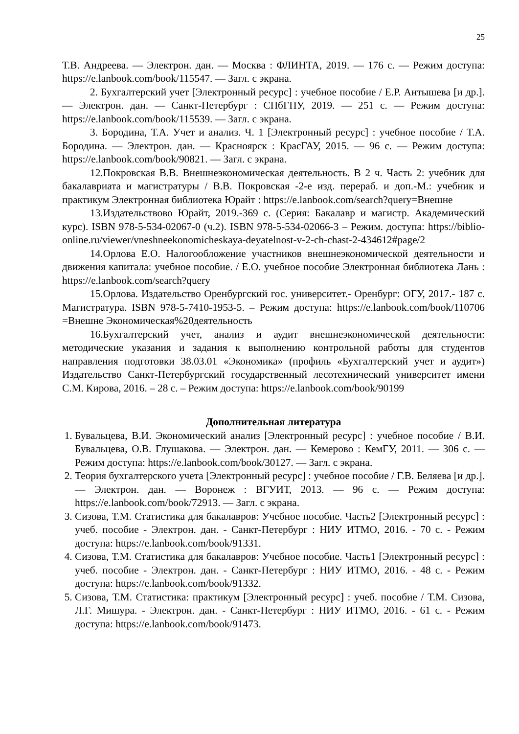25
Т.В. Андреева. — Электрон. дан. — Москва : ФЛИНТА, 2019. — 176 с. — Режим доступа: https://e.lanbook.com/book/115547. — Загл. с экрана.
2. Бухгалтерский учет [Электронный ресурс] : учебное пособие / Е.Р. Антышева [и др.]. — Электрон. дан. — Санкт-Петербург : СПбГПУ, 2019. — 251 с. — Режим доступа: https://e.lanbook.com/book/115539. — Загл. с экрана.
3. Бородина, Т.А. Учет и анализ. Ч. 1 [Электронный ресурс] : учебное пособие / Т.А. Бородина. — Электрон. дан. — Красноярск : КрасГАУ, 2015. — 96 с. — Режим доступа: https://e.lanbook.com/book/90821. — Загл. с экрана.
12.Покровская В.В. Внешнеэкономическая деятельность. В 2 ч. Часть 2: учебник для бакалавриата и магистратуры / В.В. Покровская -2-е изд. перераб. и доп.-М.: учебник и практикум Электронная библиотека Юрайт : https://e.lanbook.com/search?query=Внешне
13.Издательствово Юрайт, 2019.-369 с. (Серия: Бакалавр и магистр. Академический курс). ISBN 978-5-534-02067-0 (ч.2). ISBN 978-5-534-02066-3 – Режим. доступа: https://biblio-online.ru/viewer/vneshneekonomicheskaya-deyatelnost-v-2-ch-chast-2-434612#page/2
14.Орлова Е.О. Налогообложение участников внешнеэкономической деятельности и движения капитала: учебное пособие. / Е.О. учебное пособие Электронная библиотека Лань : https://e.lanbook.com/search?query
15.Орлова. Издательство Оренбургский гос. университет.- Оренбург: ОГУ, 2017.- 187 с. Магистратура. ISBN 978-5-7410-1953-5. – Режим доступа: https://e.lanbook.com/book/110706 =Внешне Экономическая%20деятельность
16.Бухгалтерский учет, анализ и аудит внешнеэкономической деятельности: методические указания и задания к выполнению контрольной работы для студентов направления подготовки 38.03.01 «Экономика» (профиль «Бухгалтерский учет и аудит») Издательство Санкт-Петербургский государственный лесотехнический университет имени С.М. Кирова, 2016. – 28 с. – Режим доступа: https://e.lanbook.com/book/90199
Дополнительная литература
1. Бувальцева, В.И. Экономический анализ [Электронный ресурс] : учебное пособие / В.И. Бувальцева, О.В. Глушакова. — Электрон. дан. — Кемерово : КемГУ, 2011. — 306 с. — Режим доступа: https://e.lanbook.com/book/30127. — Загл. с экрана.
2. Теория бухгалтерского учета [Электронный ресурс] : учебное пособие / Г.В. Беляева [и др.]. — Электрон. дан. — Воронеж : ВГУИТ, 2013. — 96 с. — Режим доступа: https://e.lanbook.com/book/72913. — Загл. с экрана.
3. Сизова, Т.М. Статистика для бакалавров: Учебное пособие. Часть2 [Электронный ресурс] : учеб. пособие - Электрон. дан. - Санкт-Петербург : НИУ ИТМО, 2016. - 70 с. - Режим доступа: https://e.lanbook.com/book/91331.
4. Сизова, Т.М. Статистика для бакалавров: Учебное пособие. Часть1 [Электронный ресурс] : учеб. пособие - Электрон. дан. - Санкт-Петербург : НИУ ИТМО, 2016. - 48 с. - Режим доступа: https://e.lanbook.com/book/91332.
5. Сизова, Т.М. Статистика: практикум [Электронный ресурс] : учеб. пособие / Т.М. Сизова, Л.Г. Мишура. - Электрон. дан. - Санкт-Петербург : НИУ ИТМО, 2016. - 61 с. - Режим доступа: https://e.lanbook.com/book/91473.